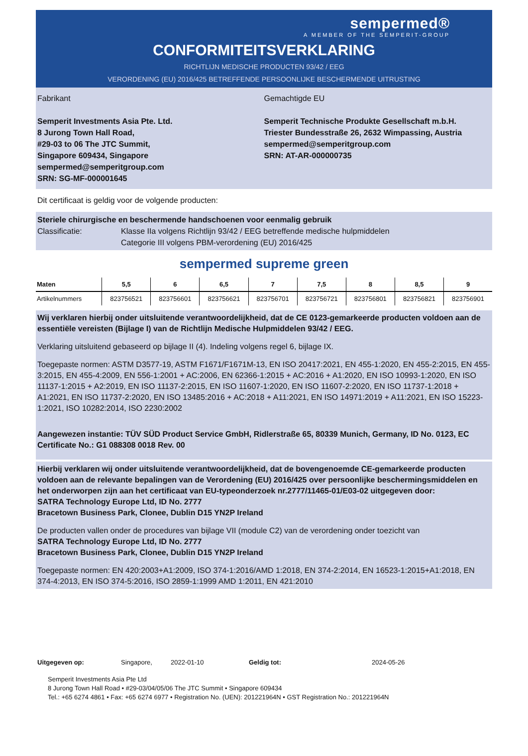sempermed®
A MEMBER OF THE SEMPERIT-GROUP
CONFORMITEITSVERKLARING
RICHTLIJN MEDISCHE PRODUCTEN 93/42 / EEG
VERORDENING (EU) 2016/425 BETREFFENDE PERSOONLIJKE BESCHERMENDE UITRUSTING
Fabrikant
Semperit Investments Asia Pte. Ltd.
8 Jurong Town Hall Road,
#29-03 to 06 The JTC Summit,
Singapore 609434, Singapore
sempermed@semperitgroup.com
SRN: SG-MF-000001645
Gemachtigde EU
Semperit Technische Produkte Gesellschaft m.b.H.
Triester Bundesstraße 26, 2632 Wimpassing, Austria
sempermed@semperitgroup.com
SRN: AT-AR-000000735
Dit certificaat is geldig voor de volgende producten:
Steriele chirurgische en beschermende handschoenen voor eenmalig gebruik
Classificatie: Klasse IIa volgens Richtlijn 93/42 / EEG betreffende medische hulpmiddelen
Categorie III volgens PBM-verordening (EU) 2016/425
sempermed supreme green
| Maten | 5,5 | 6 | 6,5 | 7 | 7,5 | 8 | 8,5 | 9 |
| --- | --- | --- | --- | --- | --- | --- | --- | --- |
| Artikelnummers | 823756521 | 823756601 | 823756621 | 823756701 | 823756721 | 823756801 | 823756821 | 823756901 |
Wij verklaren hierbij onder uitsluitende verantwoordelijkheid, dat de CE 0123-gemarkeerde producten voldoen aan de essentiële vereisten (Bijlage I) van de Richtlijn Medische Hulpmiddelen 93/42 / EEG.
Verklaring uitsluitend gebaseerd op bijlage II (4). Indeling volgens regel 6, bijlage IX.
Toegepaste normen: ASTM D3577-19, ASTM F1671/F1671M-13, EN ISO 20417:2021, EN 455-1:2020, EN 455-2:2015, EN 455-3:2015, EN 455-4:2009, EN 556-1:2001 + AC:2006, EN 62366-1:2015 + AC:2016 + A1:2020, EN ISO 10993-1:2020, EN ISO 11137-1:2015 + A2:2019, EN ISO 11137-2:2015, EN ISO 11607-1:2020, EN ISO 11607-2:2020, EN ISO 11737-1:2018 + A1:2021, EN ISO 11737-2:2020, EN ISO 13485:2016 + AC:2018 + A11:2021, EN ISO 14971:2019 + A11:2021, EN ISO 15223-1:2021, ISO 10282:2014, ISO 2230:2002
Aangewezen instantie: TÜV SÜD Product Service GmbH, Ridlerstraße 65, 80339 Munich, Germany, ID No. 0123, EC Certificate No.: G1 088308 0018 Rev. 00
Hierbij verklaren wij onder uitsluitende verantwoordelijkheid, dat de bovengenoemde CE-gemarkeerde producten voldoen aan de relevante bepalingen van de Verordening (EU) 2016/425 over persoonlijke beschermingsmiddelen en het onderworpen zijn aan het certificaat van EU-typeonderzoek nr.2777/11465-01/E03-02 uitgegeven door:
SATRA Technology Europe Ltd, ID No. 2777
Bracetown Business Park, Clonee, Dublin D15 YN2P Ireland
De producten vallen onder de procedures van bijlage VII (module C2) van de verordening onder toezicht van
SATRA Technology Europe Ltd, ID No. 2777
Bracetown Business Park, Clonee, Dublin D15 YN2P Ireland
Toegepaste normen: EN 420:2003+A1:2009, ISO 374-1:2016/AMD 1:2018, EN 374-2:2014, EN 16523-1:2015+A1:2018, EN 374-4:2013, EN ISO 374-5:2016, ISO 2859-1:1999 AMD 1:2011, EN 421:2010
Uitgegeven op: Singapore, 2022-01-10 Geldig tot: 2024-05-26
Semperit Investments Asia Pte Ltd
8 Jurong Town Hall Road • #29-03/04/05/06 The JTC Summit • Singapore 609434
Tel.: +65 6274 4861 • Fax: +65 6274 6977 • Registration No. (UEN): 201221964N • GST Registration No.: 201221964N